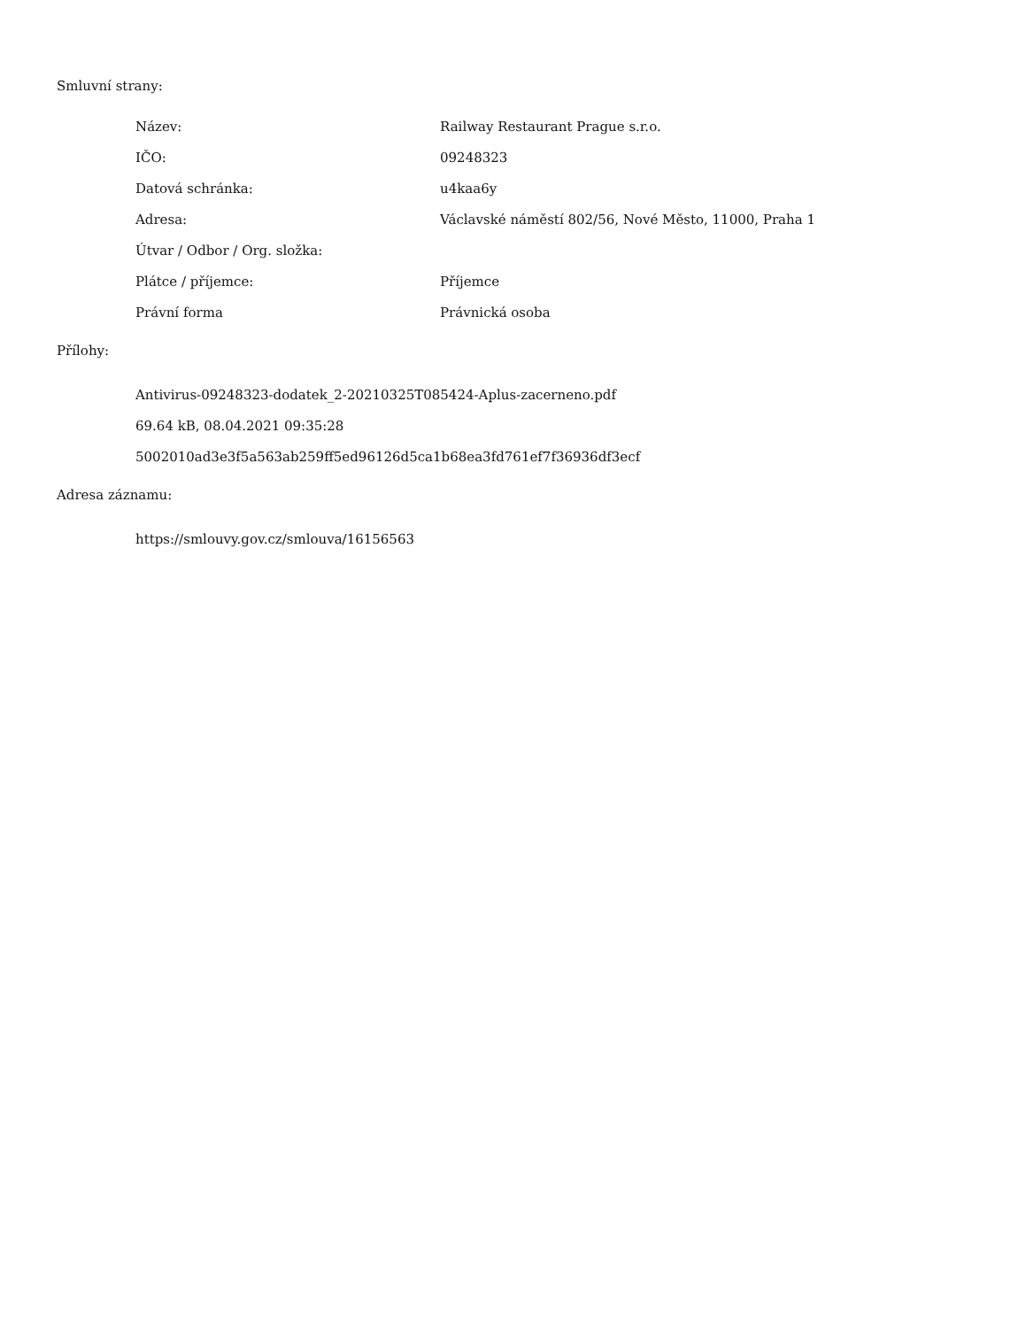Smluvní strany:
| Název: | Railway Restaurant Prague s.r.o. |
| IČO: | 09248323 |
| Datová schránka: | u4kaa6y |
| Adresa: | Václavské náměstí 802/56, Nové Město, 11000, Praha 1 |
| Útvar / Odbor / Org. složka: | |
| Plátce / příjemce: | Příjemce |
| Právní forma | Právnická osoba |
Přílohy:
Antivirus-09248323-dodatek_2-20210325T085424-Aplus-zacerneno.pdf
69.64 kB, 08.04.2021 09:35:28
5002010ad3e3f5a563ab259ff5ed96126d5ca1b68ea3fd761ef7f36936df3ecf
Adresa záznamu:
https://smlouvy.gov.cz/smlouva/16156563